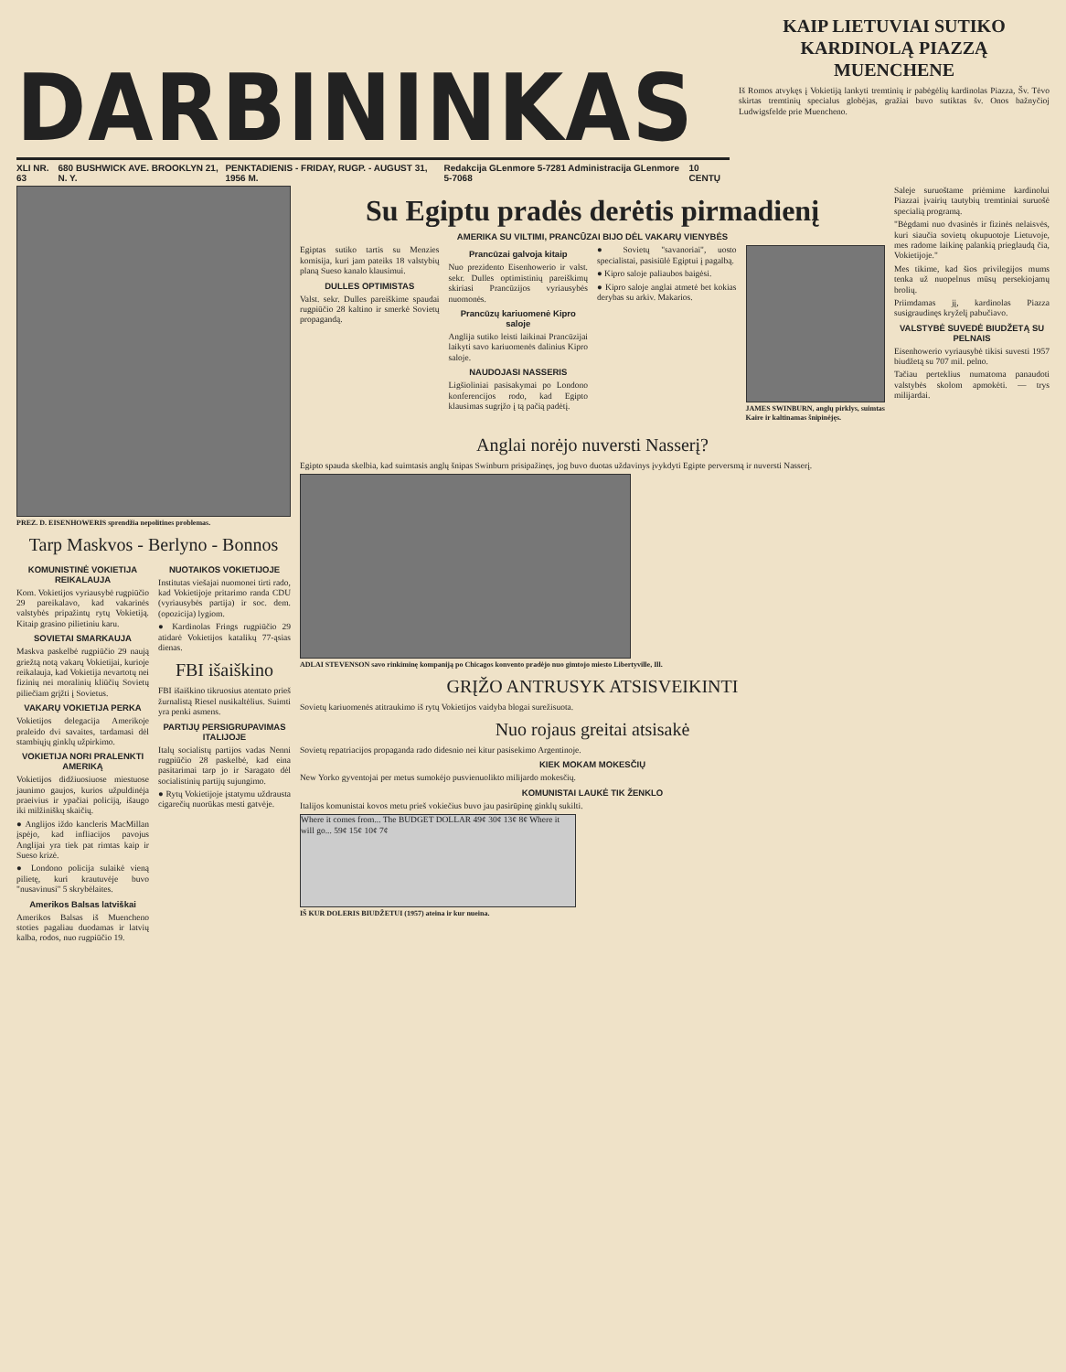DARBININKAS
XLI NR. 63 680 BUSHWICK AVE. BROOKLYN 21, N. Y. PENKTADIENIS - FRIDAY, RUGP. - AUGUST 31, 1956 M. Redakcija GLenmore 5-7281 Administracija GLenmore 5-7068 10 CENTŲ
KAIP LIETUVIAI SUTIKO KARDINOLĄ PIAZZĄ MUENCHENE
Iš Romos atvykęs į Vokietiją lankyti tremtinių ir pabėgėlių kardinolas Piazza, Šv. Tėvo skirtas tremtinių specialus globėjas, gražiai buvo sutiktas šv. Onos bažnyčioj Ludwigsfelde prie Muencheno.
PREZ. D. EISENHOWERIS sprendžia nepolitines problemas.
Tarp Maskvos - Berlyno - Bonnos
KOMUNISTINĖ VOKIETIJA REIKALAUJA
Kom. Vokietijos vyriausybė rugpiūčio 29 pareikalavo, kad vakarinės valstybės pripažintų rytų Vokietiją. Kitaip grasino pilietiniu karu.
SOVIETAI SMARKAUJA
Maskva paskelbė rugpiūčio 29 naują griežtą notą vakarų Vokietijai, kurioje reikalauja, kad Vokietija nevartotų nei fizinių nei moralinių kliūčių Sovietų piliečiam grįžti į Sovietus.
VAKARŲ VOKIETIJA PERKA
Vokietijos delegacija Amerikoje praleido dvi savaites, tardamasi dėl stambiųjų ginklų užpirkimo.
VOKIETIJA NORI PRALENKTI AMERIKĄ
Vokietijos didžiuosiuose miestuose jaunimo gaujos, kurios užpuldinėja praeivius ir ypačiai policiją, išaugo iki milžiniškų skaičių.
● Anglijos iždo kancleris MacMillan įspėjo, kad infliacijos pavojus Anglijai yra tiek pat rimtas kaip ir Sueso krizė.
● Londono policija sulaikė vieną pilietę, kuri krautuvėje buvo "nusavinusi" 5 skrybėlaites.
Amerikos Balsas latviškai
Amerikos Balsas iš Muencheno stoties pagaliau duodamas ir latvių kalba, rodos, nuo rugpiūčio 19.
NUOTAIKOS VOKIETIJOJE
Institutas viešajai nuomonei tirti rado, kad Vokietijoje pritarimo randa CDU (vyriausybės partija) ir soc. dem. (opozicija) lygiom.
● Kardinolas Frings rugpiūčio 29 atidarė Vokietijos katalikų 77-ąsias dienas.
FBI išaiškino
FBI išaiškino tikruosius atentato prieš žurnalistą Riesel nusikaltėlius. Suimti yra penki asmens.
PARTIJŲ PERSIGRUPAVIMAS ITALIJOJE
Italų socialistų partijos vadas Nenni rugpiūčio 28 paskelbė, kad eina pasitarimai tarp jo ir Saragato dėl socialistinių partijų sujungimo.
● Rytų Vokietijoje įstatymu uždrausta cigarečių nuorūkas mesti gatvėje.
Su Egiptu pradės derėtis pirmadienį
AMERIKA SU VILTIMI, PRANCŪZAI BIJO DĖL VAKARŲ VIENYBĖS
Egiptas sutiko tartis su Menzies komisija, kuri jam pateiks 18 valstybių planą Sueso kanalo klausimui.
DULLES OPTIMISTAS
Valst. sekr. Dulles pareiškime spaudai rugpiūčio 28 kaltino ir smerkė Sovietų propagandą.
Prancūzai galvoja kitaip
Nuo prezidento Eisenhowerio ir valst. sekr. Dulles optimistinių pareiškimų skiriasi Prancūzijos vyriausybės nuomonės.
Prancūzų kariuomenė Kipro saloje
Anglija sutiko leisti laikinai Prancūzijai laikyti savo kariuomenės dalinius Kipro saloje.
NAUDOJASI NASSERIS
Ligšioliniai pasisakymai po Londono konferencijos rodo, kad Egipto klausimas sugrįžo į tą pačią padėtį.
● Sovietų "savanoriai", uosto specialistai, pasisiūlė Egiptui į pagalbą.
● Kipro saloje paliaubos baigėsi.
● Kipro saloje anglai atmetė bet kokias derybas su arkiv. Makarios.
JAMES SWINBURN, anglų pirklys, suimtas Kaire ir kaltinamas šnipinėjęs.
Anglai norėjo nuversti Nasserį?
Egipto spauda skelbia, kad suimtasis anglų šnipas Swinburn prisipažinęs, jog buvo duotas uždavinys įvykdyti Egipte perversmą ir nuversti Nasserį.
ADLAI STEVENSON savo rinkiminę kompaniją po Chicagos konvento pradėjo nuo gimtojo miesto Libertyville, Ill.
GRĮŽO ANTRUSYK ATSISVEIKINTI
Sovietų kariuomenės atitraukimo iš rytų Vokietijos vaidyba blogai surežisuota.
Nuo rojaus greitai atsisakė
Sovietų repatriacijos propaganda rado didesnio nei kitur pasisekimo Argentinoje.
KIEK MOKAM MOKESČIŲ
New Yorko gyventojai per metus sumokėjo pusvienuolikto milijardo mokesčių.
KOMUNISTAI LAUKĖ TIK ŽENKLO
Italijos komunistai kovos metu prieš vokiečius buvo jau pasirūpinę ginklų sukilti.
Where it comes from... The BUDGET DOLLAR 49¢ 30¢ 13¢ 8¢ Where it will go... 59¢ 15¢ 10¢ 7¢
IŠ KUR DOLERIS BIUDŽETUI (1957) ateina ir kur nueina.
Saleje suruoštame priėmime kardinolui Piazzai įvairių tautybių tremtiniai suruošė specialią programą.
"Bėgdami nuo dvasinės ir fizinės nelaisvės, kuri siaučia sovietų okupuotoje Lietuvoje, mes radome laikinę palankią prieglaudą čia, Vokietijoje."
Mes tikime, kad šios privilegijos mums tenka už nuopelnus mūsų persekiojamų brolių.
Priimdamas jį, kardinolas Piazza susigraudinęs kryželį pabučiavo.
VALSTYBĖ SUVEDĖ BIUDŽETĄ SU PELNAIS
Eisenhowerio vyriausybė tikisi suvesti 1957 biudžetą su 707 mil. pelno.
Tačiau perteklius numatoma panaudoti valstybės skolom apmokėti. — trys milijardai.